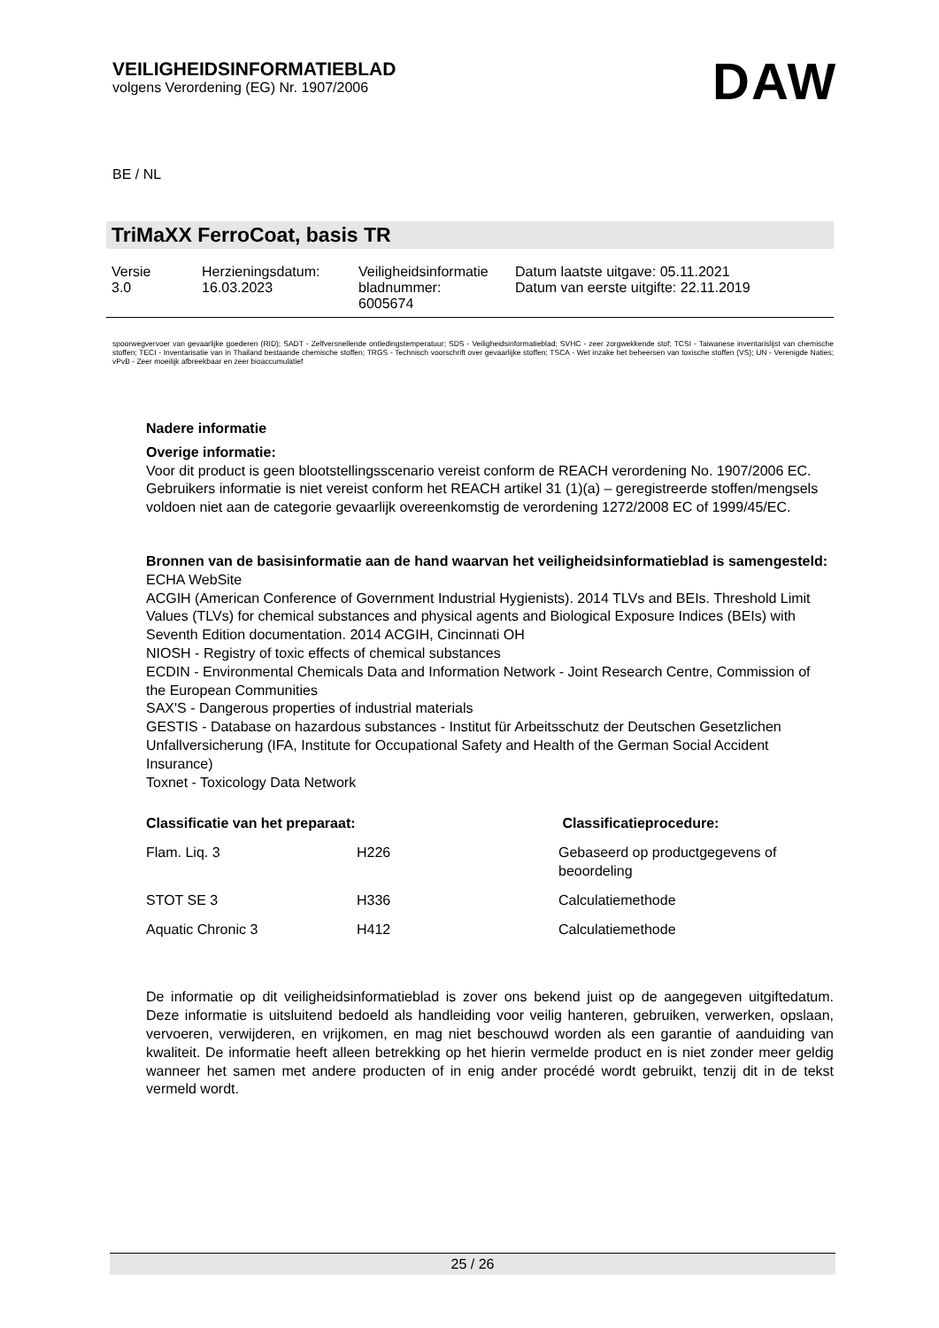VEILIGHEIDSINFORMATIEBLAD
volgens Verordening (EG) Nr. 1907/2006
DAW
BE / NL
TriMaXX FerroCoat, basis TR
| Versie 3.0 | Herzieningsdatum: 16.03.2023 | Veiligheidsinformatie bladnummer: 6005674 | Datum laatste uitgave: 05.11.2021 Datum van eerste uitgifte: 22.11.2019 |
spoorwegvervoer van gevaarlijke goederen (RID); SADT - Zelfversnellende ontledingstemperatuur; SDS - Veiligheidsinformatieblad; SVHC - zeer zorgwekkende stof; TCSI - Taiwanese inventarislijst van chemische stoffen; TECI - Inventarisatie van in Thailand bestaande chemische stoffen; TRGS - Technisch voorschrift over gevaarlijke stoffen; TSCA - Wet inzake het beheersen van toxische stoffen (VS); UN - Verenigde Naties; vPvB - Zeer moeilijk afbreekbaar en zeer bioaccumulatief
Nadere informatie
Overige informatie:
Voor dit product is geen blootstellingsscenario vereist conform de REACH verordening No. 1907/2006 EC.
Gebruikers informatie is niet vereist conform het REACH artikel 31 (1)(a) – geregistreerde stoffen/mengsels voldoen niet aan de categorie gevaarlijk overeenkomstig de verordening 1272/2008 EC of 1999/45/EC.
Bronnen van de basisinformatie aan de hand waarvan het veiligheidsinformatieblad is samengesteld:
ECHA WebSite
ACGIH (American Conference of Government Industrial Hygienists). 2014 TLVs and BEIs. Threshold Limit Values (TLVs) for chemical substances and physical agents and Biological Exposure Indices (BEIs) with Seventh Edition documentation. 2014 ACGIH, Cincinnati OH
NIOSH - Registry of toxic effects of chemical substances
ECDIN - Environmental Chemicals Data and Information Network - Joint Research Centre, Commission of the European Communities
SAX'S - Dangerous properties of industrial materials
GESTIS - Database on hazardous substances - Institut für Arbeitsschutz der Deutschen Gesetzlichen Unfallversicherung (IFA, Institute for Occupational Safety and Health of the German Social Accident Insurance)
Toxnet - Toxicology Data Network
| Classificatie van het preparaat: | | Classificatieprocedure: |
| --- | --- | --- |
| Flam. Liq. 3 | H226 | Gebaseerd op productgegevens of beoordeling |
| STOT SE 3 | H336 | Calculatiemethode |
| Aquatic Chronic 3 | H412 | Calculatiemethode |
De informatie op dit veiligheidsinformatieblad is zover ons bekend juist op de aangegeven uitgiftedatum. Deze informatie is uitsluitend bedoeld als handleiding voor veilig hanteren, gebruiken, verwerken, opslaan, vervoeren, verwijderen, en vrijkomen, en mag niet beschouwd worden als een garantie of aanduiding van kwaliteit. De informatie heeft alleen betrekking op het hierin vermelde product en is niet zonder meer geldig wanneer het samen met andere producten of in enig ander procédé wordt gebruikt, tenzij dit in de tekst vermeld wordt.
25 / 26